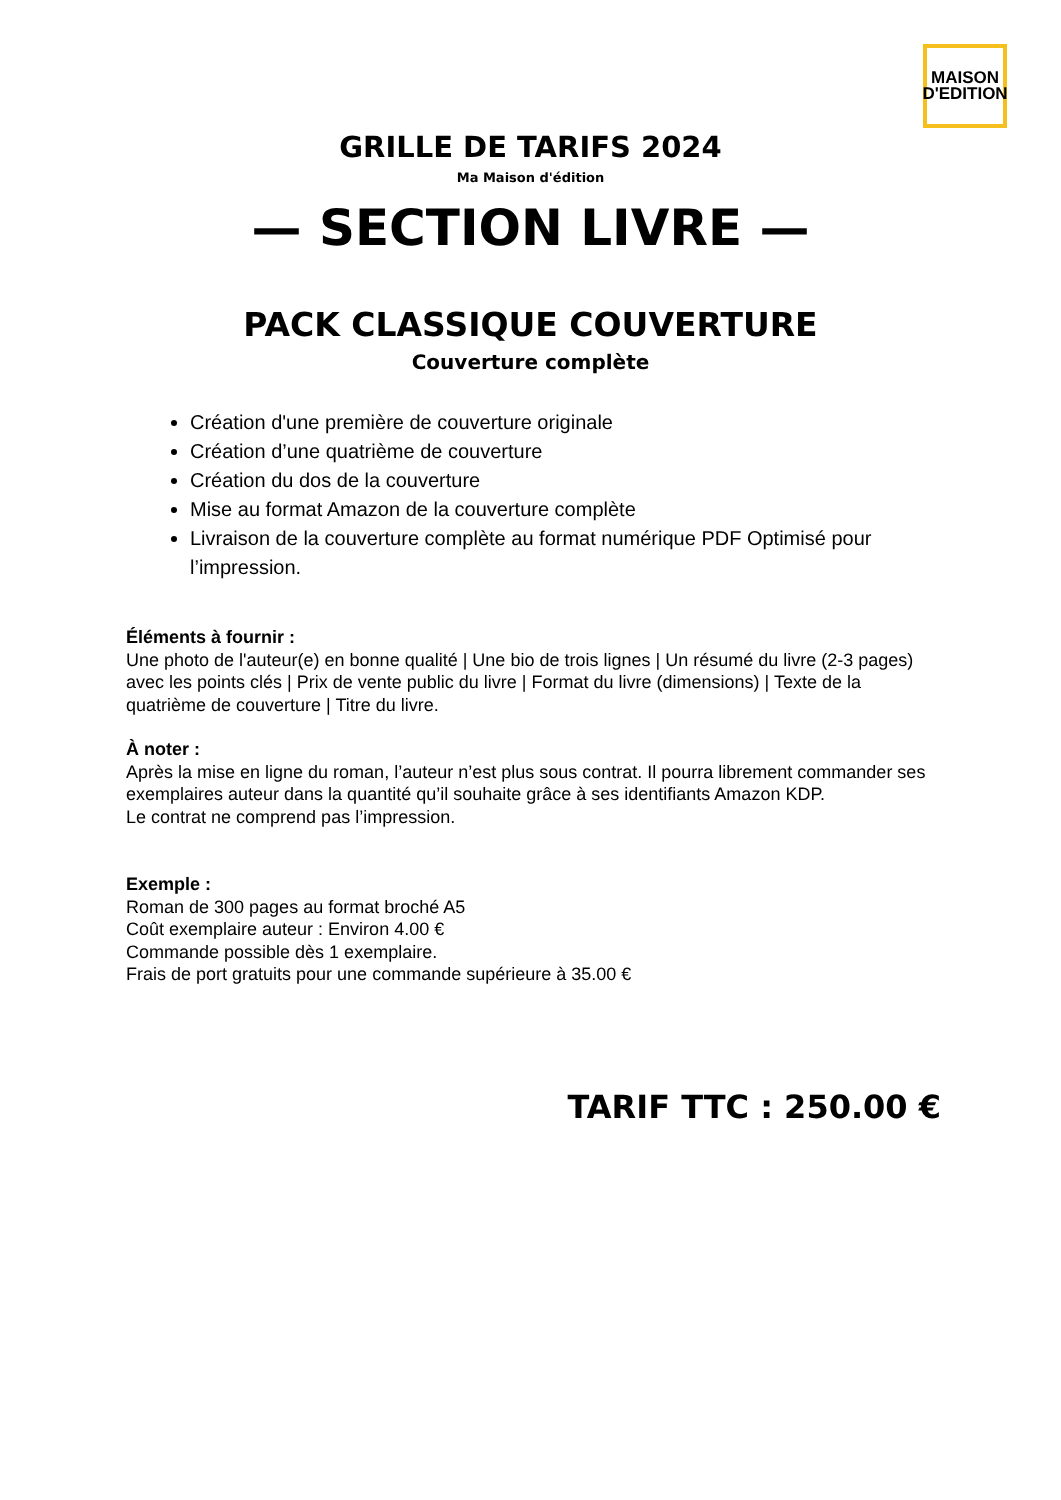MAISON
D'EDITION
GRILLE DE TARIFS 2024
Ma Maison d'édition
— SECTION LIVRE —
PACK CLASSIQUE COUVERTURE
Couverture complète
Création d'une première de couverture originale
Création d’une quatrième de couverture
Création du dos de la couverture
Mise au format Amazon de la couverture complète
Livraison de la couverture complète au format numérique PDF Optimisé pour l’impression.
Éléments à fournir :
Une photo de l'auteur(e) en bonne qualité | Une bio de trois lignes | Un résumé du livre (2-3 pages) avec les points clés | Prix de vente public du livre | Format du livre (dimensions) | Texte de la quatrième de couverture | Titre du livre.
À noter :
Après la mise en ligne du roman, l’auteur n’est plus sous contrat. Il pourra librement commander ses exemplaires auteur dans la quantité qu’il souhaite grâce à ses identifiants Amazon KDP.
Le contrat ne comprend pas l’impression.
Exemple :
Roman de 300 pages au format broché A5
Coût exemplaire auteur : Environ 4.00 €
Commande possible dès 1 exemplaire.
Frais de port gratuits pour une commande supérieure à 35.00 €
TARIF TTC : 250.00 €